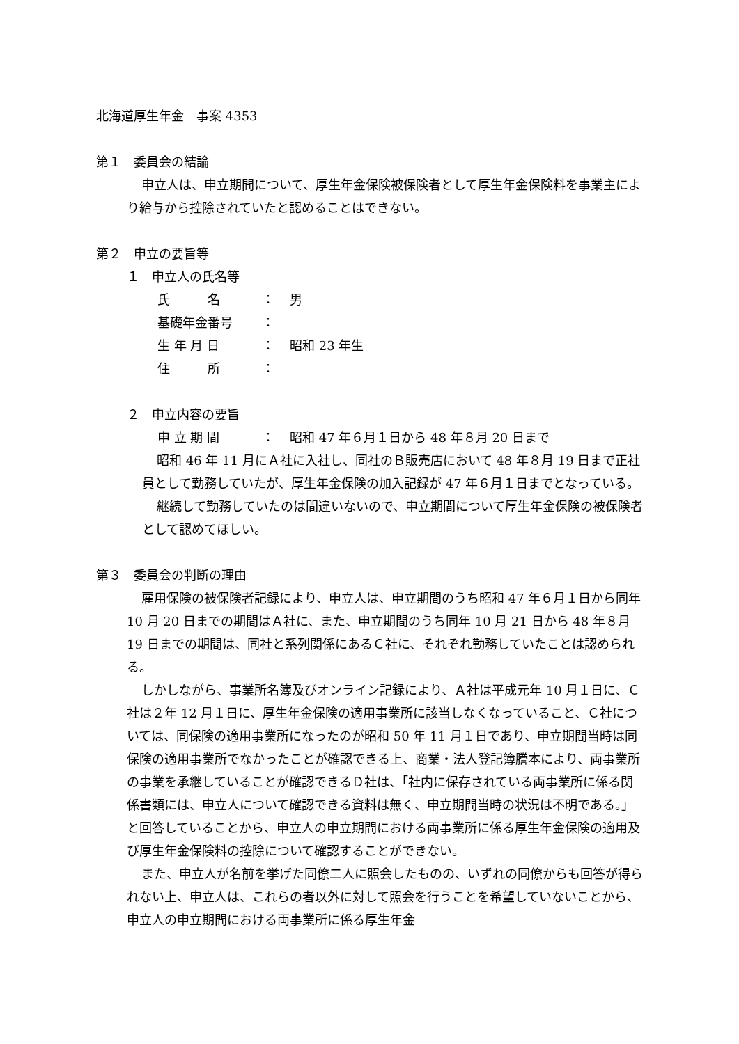北海道厚生年金　事案 4353
第１　委員会の結論
申立人は、申立期間について、厚生年金保険被保険者として厚生年金保険料を事業主により給与から控除されていたと認めることはできない。
第２　申立の要旨等
１　申立人の氏名等
氏　　　名 ： 男
基礎年金番号 ：
生 年 月 日 ： 昭和 23 年生
住　　　所 ：
２　申立内容の要旨
申 立 期 間 ： 昭和 47 年６月１日から 48 年８月 20 日まで
昭和 46 年 11 月にＡ社に入社し、同社のＢ販売店において 48 年８月 19 日まで正社員として勤務していたが、厚生年金保険の加入記録が 47 年６月１日までとなっている。
継続して勤務していたのは間違いないので、申立期間について厚生年金保険の被保険者として認めてほしい。
第３　委員会の判断の理由
雇用保険の被保険者記録により、申立人は、申立期間のうち昭和 47 年６月１日から同年 10 月 20 日までの期間はＡ社に、また、申立期間のうち同年 10 月 21 日から 48 年８月 19 日までの期間は、同社と系列関係にあるＣ社に、それぞれ勤務していたことは認められる。
しかしながら、事業所名簿及びオンライン記録により、Ａ社は平成元年 10 月１日に、Ｃ社は２年 12 月１日に、厚生年金保険の適用事業所に該当しなくなっていること、Ｃ社については、同保険の適用事業所になったのが昭和 50 年 11 月１日であり、申立期間当時は同保険の適用事業所でなかったことが確認できる上、商業・法人登記簿謄本により、両事業所の事業を承継していることが確認できるＤ社は、「社内に保存されている両事業所に係る関係書類には、申立人について確認できる資料は無く、申立期間当時の状況は不明である。」と回答していることから、申立人の申立期間における両事業所に係る厚生年金保険の適用及び厚生年金保険料の控除について確認することができない。
また、申立人が名前を挙げた同僚二人に照会したものの、いずれの同僚からも回答が得られない上、申立人は、これらの者以外に対して照会を行うことを希望していないことから、申立人の申立期間における両事業所に係る厚生年金